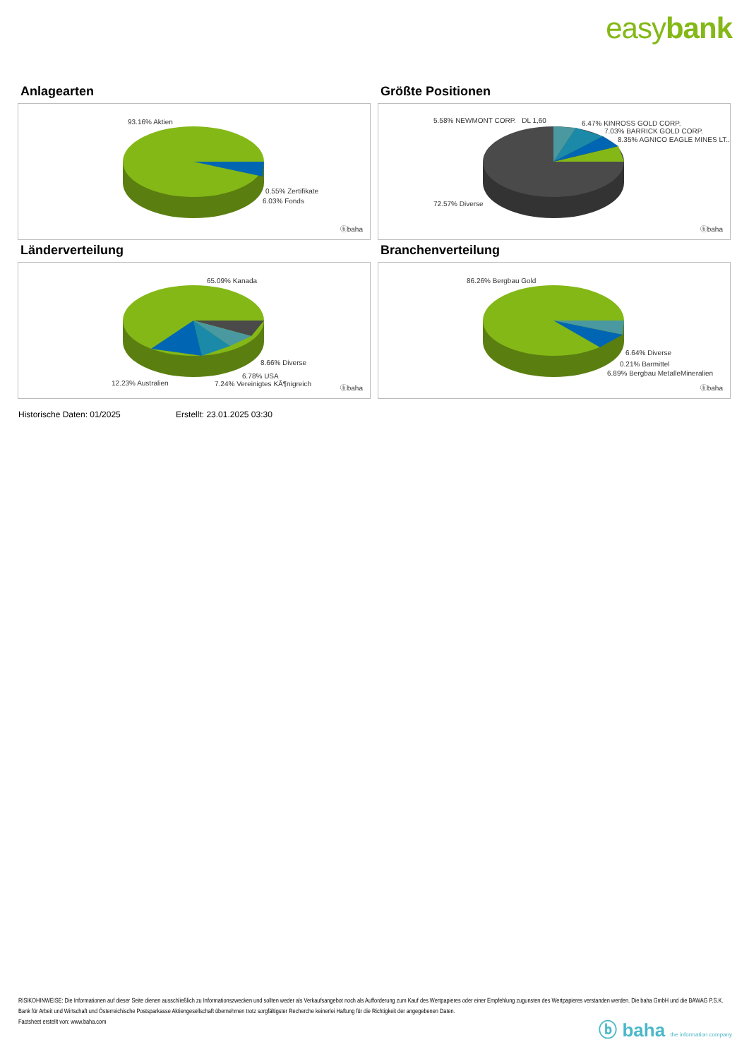easybank
Anlagearten
93.16% Aktien
0.55% Zertifikate
6.03% Fonds
ⓑbaha
Größte Positionen
5.58% NEWMONT CORP. DL 1,60 6.47% KINROSS GOLD CORP.
7.03% BARRICK GOLD CORP.
8.35% AGNICO EAGLE MINES LT..
72.57% Diverse
ⓑbaha
Länderverteilung
65.09% Kanada
8.66% Diverse
6.78% USA
7.24% Vereinigtes KÃ¶nigreich
12.23% Australien
ⓑbaha
Branchenverteilung
86.26% Bergbau Gold
6.64% Diverse
0.21% Barmittel
6.89% Bergbau MetalleMineralien
ⓑbaha
Historische Daten: 01/2025 Erstellt: 23.01.2025 03:30
RISIKOHINWEISE: Die Informationen auf dieser Seite dienen ausschließlich zu Informationszwecken und sollten weder als Verkaufsangebot noch als Aufforderung zum Kauf des Wertpapieres oder einer Empfehlung zugunsten des Wertpapieres verstanden werden. Die baha GmbH und die BAWAG P.S.K. Bank für Arbeit und Wirtschaft und Österreichische Postsparkasse Aktiengesellschaft übernehmen trotz sorgfältigster Recherche keinerlei Haftung für die Richtigkeit der angegebenen Daten.
Factsheet erstellt von: www.baha.com
ⓑ baha the information company